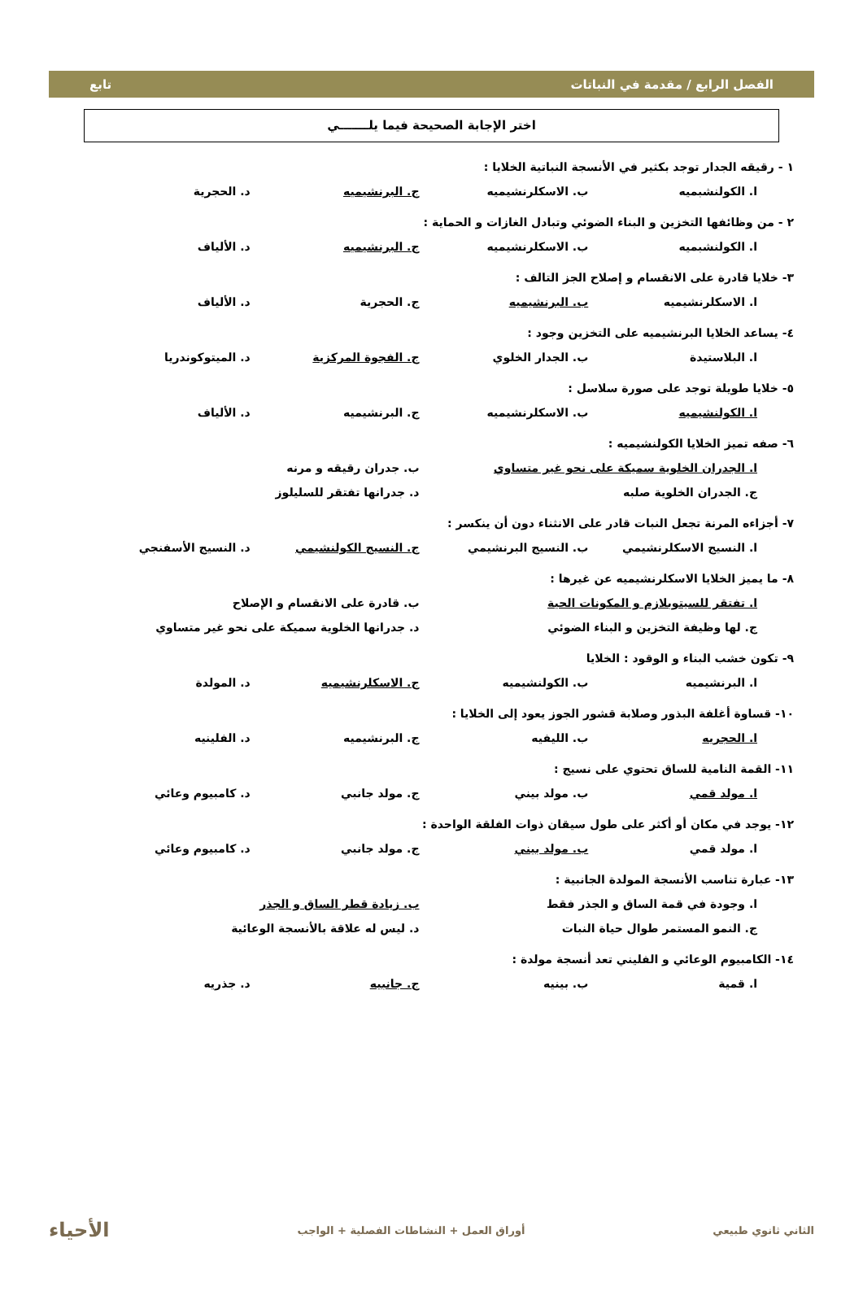الفصل الرابع / مقدمة في النباتات تابع
اختر الإجابة الصحيحة فيما يلـــــــي
١ - رقيقه الجدار توجد بكثير في الأنسجة النباتية الخلايا :
ا. الكولنشبميه ب. الاسكلرنشيميه ج. البرنشيميه د. الحجرية
٢ - من وظائفها التخزين و البناء الضوئي وتبادل الغازات و الحماية :
ا. الكولنشبميه ب. الاسكلرنشيميه ج. البرنشيميه د. الألياف
٣- خلايا قادرة على الانقسام و إصلاح الجز التالف :
ا. الاسكلرنشيميه ب. البرنشيميه ج. الحجرية د. الألياف
٤- يساعد الخلايا البرنشيميه على التخزين وجود :
ا. البلاستيدة ب. الجدار الخلوي ج. الفجوة المركزية د. الميتوكوندريا
٥- خلايا طويلة توجد على صورة سلاسل :
ا. الكولنشيميه ب. الاسكلرنشيميه ج. البرنشيميه د. الألياف
٦- صفه تميز الخلايا الكولنشيميه :
ا. الجدران الخلوية سميكة على نحو غير متساوي ب. جدران رقيقه و مرنه
ج. الجدران الخلوية صلبه د. جدرانها تفتقر للسليلوز
٧- أجزاءه المرنة تجعل النبات قادر على الانثناء دون أن ينكسر :
ا. النسيج الاسكلرنشيمي ب. النسيج البرنشيمي ج. النسيج الكولنشيمي د. النسيج الأسفنجي
٨- ما يميز الخلايا الاسكلرنشيميه عن غيرها :
ا. تفتقر للسيتوبلازم و المكونات الحية ب. قادرة على الانقسام و الإصلاح
ج. لها وظيفة التخزين و البناء الضوئي د. جدرانها الخلوية سميكة على نحو غير متساوي
٩- تكون خشب البناء و الوقود : الخلايا
ا. البرنشيميه ب. الكولنشيميه ج. الاسكلرنشيميه د. المولدة
١٠- قساوة أغلفة البذور وصلابة قشور الجوز يعود إلى الخلايا :
ا. الحجريه ب. الليفيه ج. البرنشيميه د. الفلينيه
١١- القمة النامية للساق تحتوي على نسيج :
ا. مولد قمي ب. مولد بيني ج. مولد جانبي د. كامبيوم وعائي
١٢- يوجد في مكان أو أكثر على طول سيقان ذوات الفلقة الواحدة :
ا. مولد قمي ب. مولد بيني ج. مولد جانبي د. كامبيوم وعائي
١٣- عبارة تناسب الأنسجة المولدة الجانبية :
ا. وجودة في قمة الساق و الجذر فقط ب. زيادة قطر الساق و الجذر
ج. النمو المستمر طوال حياة النبات د. ليس له علاقة بالأنسجة الوعائية
١٤- الكامبيوم الوعائي و الفليني تعد أنسجة مولدة :
ا. قمية ب. بينيه ج. جانبيه د. جذريه
الثاني ثانوي طبيعي أوراق العمل + النشاطات الفصلية + الواجب الأحياء